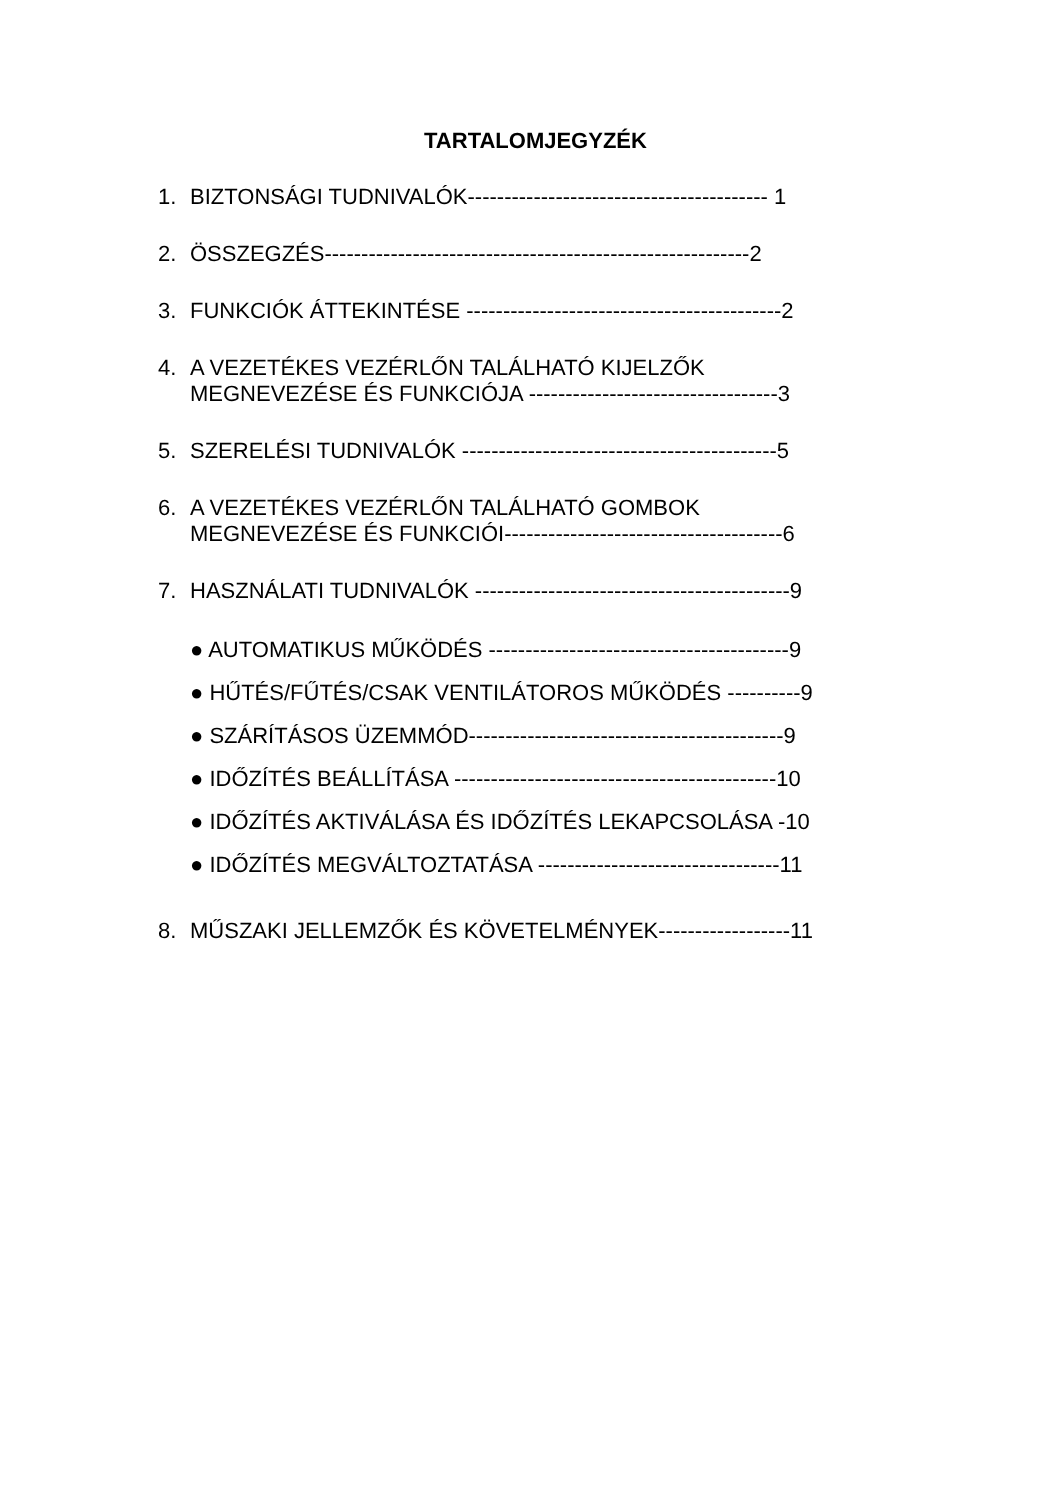TARTALOMJEGYZÉK
1. BIZTONSÁGI TUDNIVALÓK----------------------------------------- 1
2. ÖSSZEGZÉS----------------------------------------------------------2
3. FUNKCIÓK ÁTTEKINTÉSE -------------------------------------------2
4. A VEZETÉKES VEZÉRLŐN TALÁLHATÓ KIJELZŐK
MEGNEVEZÉSE ÉS FUNKCIÓJA ----------------------------------3
5. SZERELÉSI TUDNIVALÓK -------------------------------------------5
6. A VEZETÉKES VEZÉRLŐN TALÁLHATÓ GOMBOK
MEGNEVEZÉSE ÉS FUNKCIÓI--------------------------------------6
7. HASZNÁLATI TUDNIVALÓK -------------------------------------------9
● AUTOMATIKUS MŰKÖDÉS -----------------------------------------9
● HŰTÉS/FŰTÉS/CSAK VENTILÁTOROS MŰKÖDÉS ----------9
● SZÁRÍTÁSOS ÜZEMMÓD-------------------------------------------9
● IDŐZÍTÉS BEÁLLÍTÁSA --------------------------------------------10
● IDŐZÍTÉS AKTIVÁLÁSA ÉS IDŐZÍTÉS LEKAPCSOLÁSA -10
● IDŐZÍTÉS MEGVÁLTOZTATÁSA ---------------------------------11
8. MŰSZAKI JELLEMZŐK ÉS KÖVETELMÉNYEK------------------11